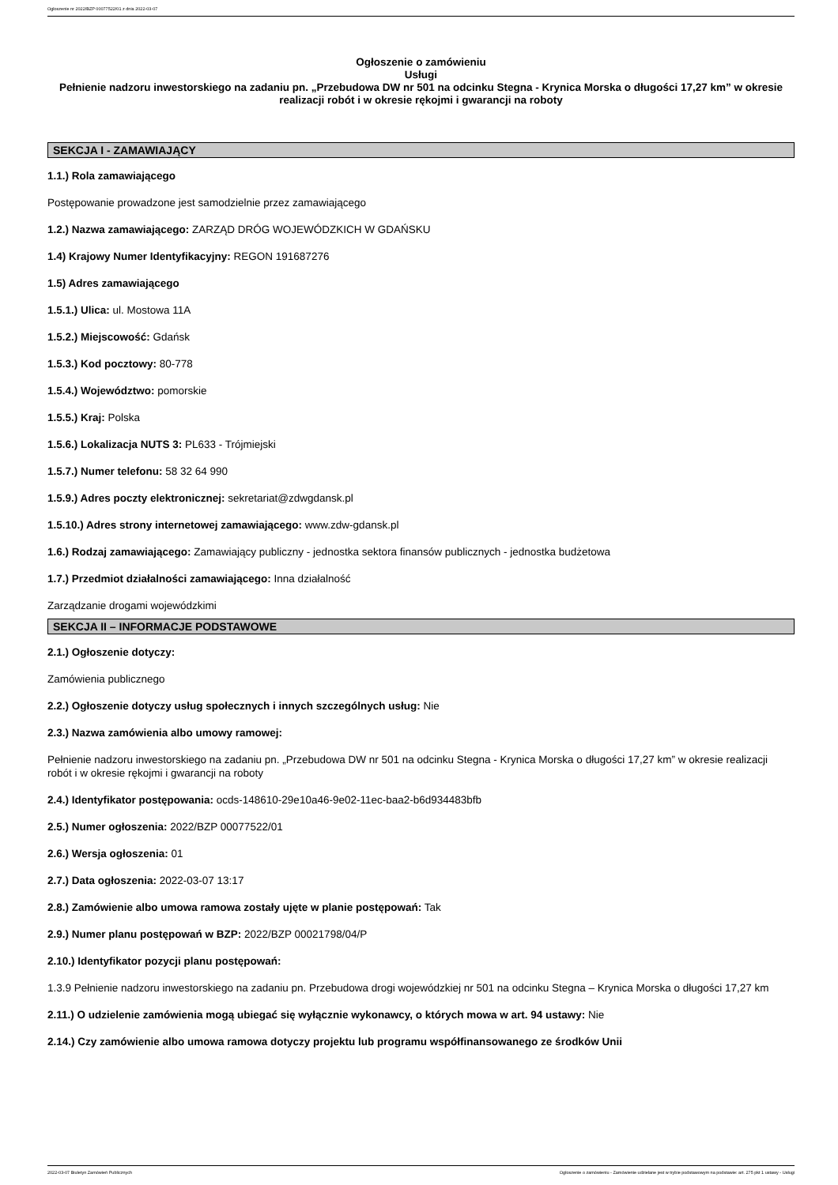Ogłoszenie nr 2022/BZP 00077522/01 z dnia 2022-03-07
Ogłoszenie o zamówieniu
Usługi
Pełnienie nadzoru inwestorskiego na zadaniu pn. „Przebudowa DW nr 501 na odcinku Stegna - Krynica Morska o długości 17,27 km” w okresie realizacji robót i w okresie rękojmi i gwarancji na roboty
SEKCJA I - ZAMAWIAJĄCY
1.1.) Rola zamawiającego
Postępowanie prowadzone jest samodzielnie przez zamawiającego
1.2.) Nazwa zamawiającego: ZARZĄD DRÓG WOJEWÓDZKICH W GDAŃSKU
1.4) Krajowy Numer Identyfikacyjny: REGON 191687276
1.5) Adres zamawiającego
1.5.1.) Ulica: ul. Mostowa 11A
1.5.2.) Miejscowość: Gdańsk
1.5.3.) Kod pocztowy: 80-778
1.5.4.) Województwo: pomorskie
1.5.5.) Kraj: Polska
1.5.6.) Lokalizacja NUTS 3: PL633 - Trójmiejski
1.5.7.) Numer telefonu: 58 32 64 990
1.5.9.) Adres poczty elektronicznej: sekretariat@zdwgdansk.pl
1.5.10.) Adres strony internetowej zamawiającego: www.zdw-gdansk.pl
1.6.) Rodzaj zamawiającego: Zamawiający publiczny - jednostka sektora finansów publicznych - jednostka budżetowa
1.7.) Przedmiot działalności zamawiającego: Inna działalność
Zarządzanie drogami wojewódzkimi
SEKCJA II – INFORMACJE PODSTAWOWE
2.1.) Ogłoszenie dotyczy:
Zamówienia publicznego
2.2.) Ogłoszenie dotyczy usług społecznych i innych szczególnych usług: Nie
2.3.) Nazwa zamówienia albo umowy ramowej:
Pełnienie nadzoru inwestorskiego na zadaniu pn. „Przebudowa DW nr 501 na odcinku Stegna - Krynica Morska o długości 17,27 km” w okresie realizacji robót i w okresie rękojmi i gwarancji na roboty
2.4.) Identyfikator postępowania: ocds-148610-29e10a46-9e02-11ec-baa2-b6d934483bfb
2.5.) Numer ogłoszenia: 2022/BZP 00077522/01
2.6.) Wersja ogłoszenia: 01
2.7.) Data ogłoszenia: 2022-03-07 13:17
2.8.) Zamówienie albo umowa ramowa zostały ujęte w planie postępowań: Tak
2.9.) Numer planu postępowań w BZP: 2022/BZP 00021798/04/P
2.10.) Identyfikator pozycji planu postępowań:
1.3.9 Pełnienie nadzoru inwestorskiego na zadaniu pn. Przebudowa drogi wojewódzkiej nr 501 na odcinku Stegna – Krynica Morska o długości 17,27 km
2.11.) O udzielenie zamówienia mogą ubiegać się wyłącznie wykonawcy, o których mowa w art. 94 ustawy: Nie
2.14.) Czy zamówienie albo umowa ramowa dotyczy projektu lub programu współfinansowanego ze środków Unii
2022-03-07 Biuletyn Zamówień Publicznych Ogłoszenie o zamówieniu - Zamówienie udzielane jest w trybie podstawowym na podstawie: art. 275 pkt 1 ustawy - Usługi